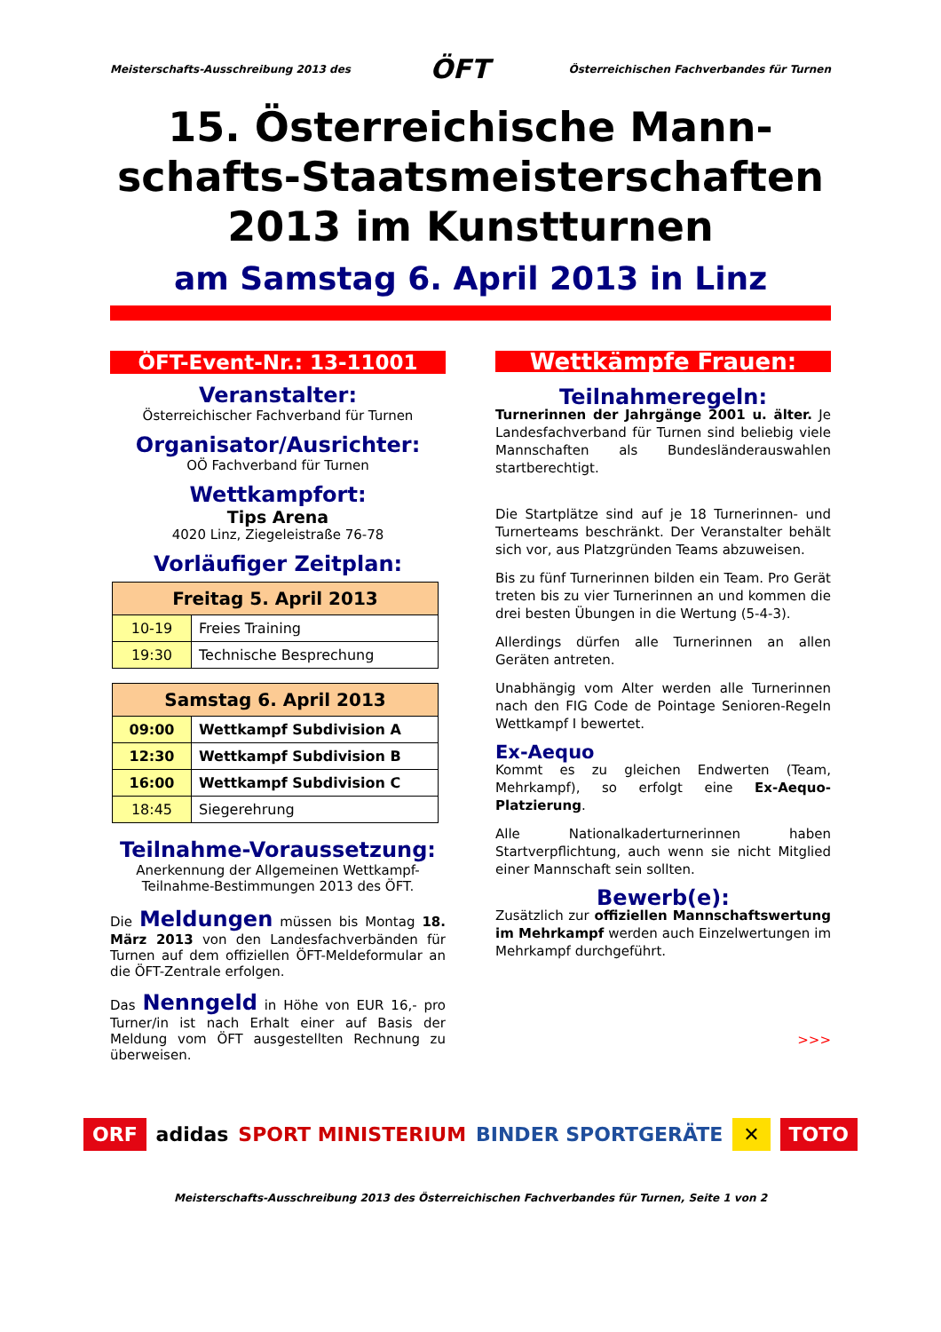Meisterschafts-Ausschreibung 2013 des ÖFT Österreichischen Fachverbandes für Turnen
15. Österreichische Mann-schafts-Staatsmeisterschaften 2013 im Kunstturnen
am Samstag 6. April 2013 in Linz
ÖFT-Event-Nr.: 13-11001
Veranstalter:
Österreichischer Fachverband für Turnen
Organisator/Ausrichter:
OÖ Fachverband für Turnen
Wettkampfort:
Tips Arena
4020 Linz, Ziegeleistraße 76-78
Vorläufiger Zeitplan:
| Freitag 5. April 2013 | |
| --- | --- |
| 10-19 | Freies Training |
| 19:30 | Technische Besprechung |
| Samstag 6. April 2013 | |
| --- | --- |
| 09:00 | Wettkampf Subdivision A |
| 12:30 | Wettkampf Subdivision B |
| 16:00 | Wettkampf Subdivision C |
| 18:45 | Siegerehrung |
Teilnahme-Voraussetzung:
Anerkennung der Allgemeinen Wettkampf-Teilnahme-Bestimmungen 2013 des ÖFT.
Die Meldungen müssen bis Montag 18. März 2013 von den Landesfachverbänden für Turnen auf dem offiziellen ÖFT-Meldeformular an die ÖFT-Zentrale erfolgen.
Das Nenngeld in Höhe von EUR 16,- pro Turner/in ist nach Erhalt einer auf Basis der Meldung vom ÖFT ausgestellten Rechnung zu überweisen.
Wettkämpfe Frauen:
Teilnahmeregeln:
Turnerinnen der Jahrgänge 2001 u. älter. Je Landesfachverband für Turnen sind beliebig viele Mannschaften als Bundesländerauswahlen startberechtigt.
Die Startplätze sind auf je 18 Turnerinnen- und Turnerteams beschränkt. Der Veranstalter behält sich vor, aus Platzgründen Teams abzuweisen.
Bis zu fünf Turnerinnen bilden ein Team. Pro Gerät treten bis zu vier Turnerinnen an und kommen die drei besten Übungen in die Wertung (5-4-3).
Allerdings dürfen alle Turnerinnen an allen Geräten antreten.
Unabhängig vom Alter werden alle Turnerinnen nach den FIG Code de Pointage Senioren-Regeln Wettkampf I bewertet.
Ex-Aequo
Kommt es zu gleichen Endwerten (Team, Mehrkampf), so erfolgt eine Ex-Aequo-Platzierung.
Alle Nationalkaderturnerinnen haben Startverpflichtung, auch wenn sie nicht Mitglied einer Mannschaft sein sollten.
Bewerb(e):
Zusätzlich zur offiziellen Mannschaftswertung im Mehrkampf werden auch Einzelwertungen im Mehrkampf durchgeführt.
>>>
ORF adidas SPORT MINISTERIUM BINDER SPORTGERÄTE ✕ TOTO
Meisterschafts-Ausschreibung 2013 des Österreichischen Fachverbandes für Turnen, Seite 1 von 2